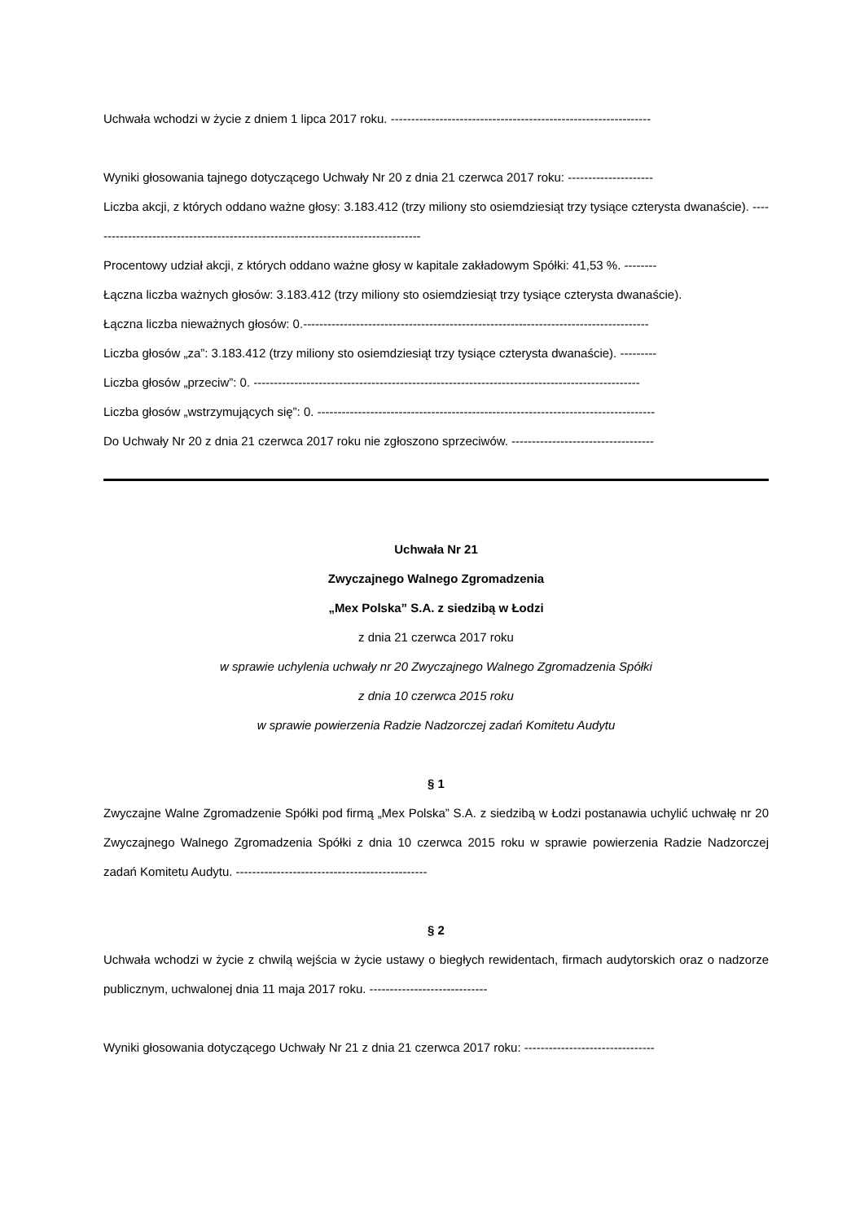Uchwała wchodzi w życie z dniem 1 lipca 2017 roku. ----------------------------------------------------------------
Wyniki głosowania tajnego dotyczącego Uchwały Nr 20 z dnia 21 czerwca 2017 roku: ---------------------
Liczba akcji, z których oddano ważne głosy: 3.183.412 (trzy miliony sto osiemdziesiąt trzy tysiące czterysta dwanaście). ----------------------------------------------------------------------------------
Procentowy udział akcji, z których oddano ważne głosy w kapitale zakładowym Spółki: 41,53 %. --------
Łączna liczba ważnych głosów: 3.183.412 (trzy miliony sto osiemdziesiąt trzy tysiące czterysta dwanaście).
Łączna liczba nieważnych głosów: 0.-------------------------------------------------------------------------------------
Liczba głosów „za”: 3.183.412 (trzy miliony sto osiemdziesiąt trzy tysiące czterysta dwanaście). ---------
Liczba głosów „przeciw”: 0. -----------------------------------------------------------------------------------------------
Liczba głosów „wstrzymujących się”: 0. -----------------------------------------------------------------------------------
Do Uchwały Nr 20 z dnia 21 czerwca 2017 roku nie zgłoszono sprzeciwów. -----------------------------------
Uchwała Nr 21
Zwyczajnego Walnego Zgromadzenia
„Mex Polska” S.A. z siedzibą w Łodzi
z dnia 21 czerwca 2017 roku
w sprawie uchylenia uchwały nr 20 Zwyczajnego Walnego Zgromadzenia Spółki
z dnia 10 czerwca 2015 roku
w sprawie powierzenia Radzie Nadzorczej zadań Komitetu Audytu
§ 1
Zwyczajne Walne Zgromadzenie Spółki pod firmą „Mex Polska” S.A. z siedzibą w Łodzi postanawia uchylić uchwałę nr 20 Zwyczajnego Walnego Zgromadzenia Spółki z dnia 10 czerwca 2015 roku w sprawie powierzenia Radzie Nadzorczej zadań Komitetu Audytu. -----------------------------------------------
§ 2
Uchwała wchodzi w życie z chwilą wejścia w życie ustawy o biegłych rewidentach, firmach audytorskich oraz o nadzorze publicznym, uchwalonej dnia 11 maja 2017 roku. -----------------------------
Wyniki głosowania dotyczącego Uchwały Nr 21 z dnia 21 czerwca 2017 roku: --------------------------------